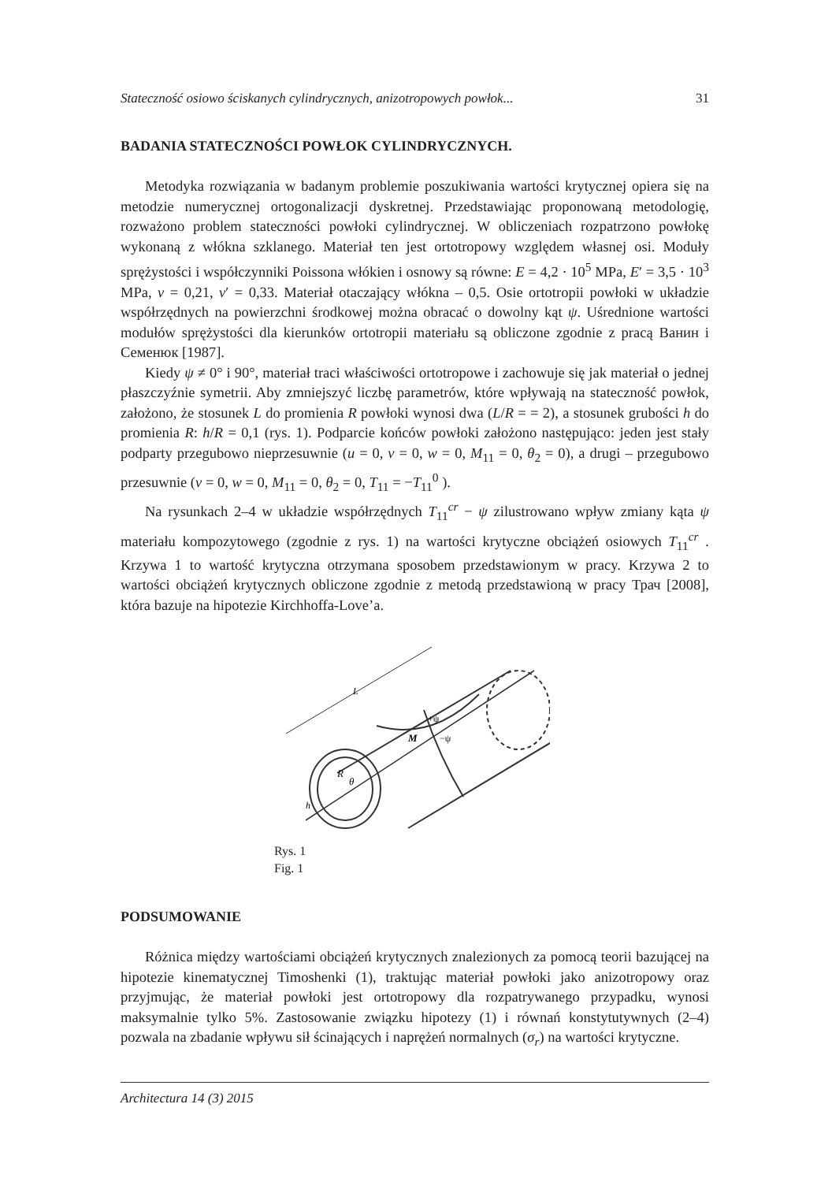Stateczność osiowo ściskanych cylindrycznych, anizotropowych powłok... 31
BADANIA STATECZNOŚCI POWŁOK CYLINDRYCZNYCH.
Metodyka rozwiązania w badanym problemie poszukiwania wartości krytycznej opiera się na metodzie numerycznej ortogonalizacji dyskretnej. Przedstawiając proponowaną metodologię, rozważono problem stateczności powłoki cylindrycznej. W obliczeniach rozpatrzono powłokę wykonaną z włókna szklanego. Materiał ten jest ortotropowy względem własnej osi. Moduły sprężystości i współczynniki Poissona włókien i osnowy są równe: E = 4,2 · 10<sup>5</sup> MPa, E′ = 3,5 · 10<sup>3</sup> MPa, ν = 0,21, ν′ = 0,33. Materiał otaczający włókna – 0,5. Osie ortotropii powłoki w układzie współrzędnych na powierzchni środkowej można obracać o dowolny kąt ψ. Uśrednione wartości modułów sprężystości dla kierunków ortotropii materiału są obliczone zgodnie z pracą Ванин i Семенюк [1987].
Kiedy ψ ≠ 0° i 90°, materiał traci właściwości ortotropowe i zachowuje się jak materiał o jednej płaszczyźnie symetrii. Aby zmniejszyć liczbę parametrów, które wpływają na stateczność powłok, założono, że stosunek L do promienia R powłoki wynosi dwa (L/R = = 2), a stosunek grubości h do promienia R: h/R = 0,1 (rys. 1). Podparcie końców powłoki założono następująco: jeden jest stały podparty przegubowo nieprzesuwnie (u = 0, v = 0, w = 0, M<sub>11</sub> = 0, θ<sub>2</sub> = 0), a drugi – przegubowo przesuwnie (v = 0, w = 0, M<sub>11</sub> = 0, θ<sub>2</sub> = 0, T<sub>11</sub> = −T<sub>11</sub><sup>0</sup> ).
Na rysunkach 2–4 w układzie współrzędnych T<sub>11</sub><sup>cr</sup> − ψ zilustrowano wpływ zmiany kąta ψ materiału kompozytowego (zgodnie z rys. 1) na wartości krytyczne obciążeń osiowych T<sub>11</sub><sup>cr</sup> . Krzywa 1 to wartość krytyczna otrzymana sposobem przedstawionym w pracy. Krzywa 2 to wartości obciążeń krytycznych obliczone zgodnie z metodą przedstawioną w pracy Трач [2008], która bazuje na hipotezie Kirchhoffa-Love’a.
R
θ
M
+ψ
−ψ
L
h
Rys. 1
Fig. 1
PODSUMOWANIE
Różnica między wartościami obciążeń krytycznych znalezionych za pomocą teorii bazującej na hipotezie kinematycznej Timoshenki (1), traktując materiał powłoki jako anizotropowy oraz przyjmując, że materiał powłoki jest ortotropowy dla rozpatrywanego przypadku, wynosi maksymalnie tylko 5%. Zastosowanie związku hipotezy (1) i równań konstytutywnych (2–4) pozwala na zbadanie wpływu sił ścinających i naprężeń normalnych (σ<sub>r</sub>) na wartości krytyczne.
Architectura 14 (3) 2015